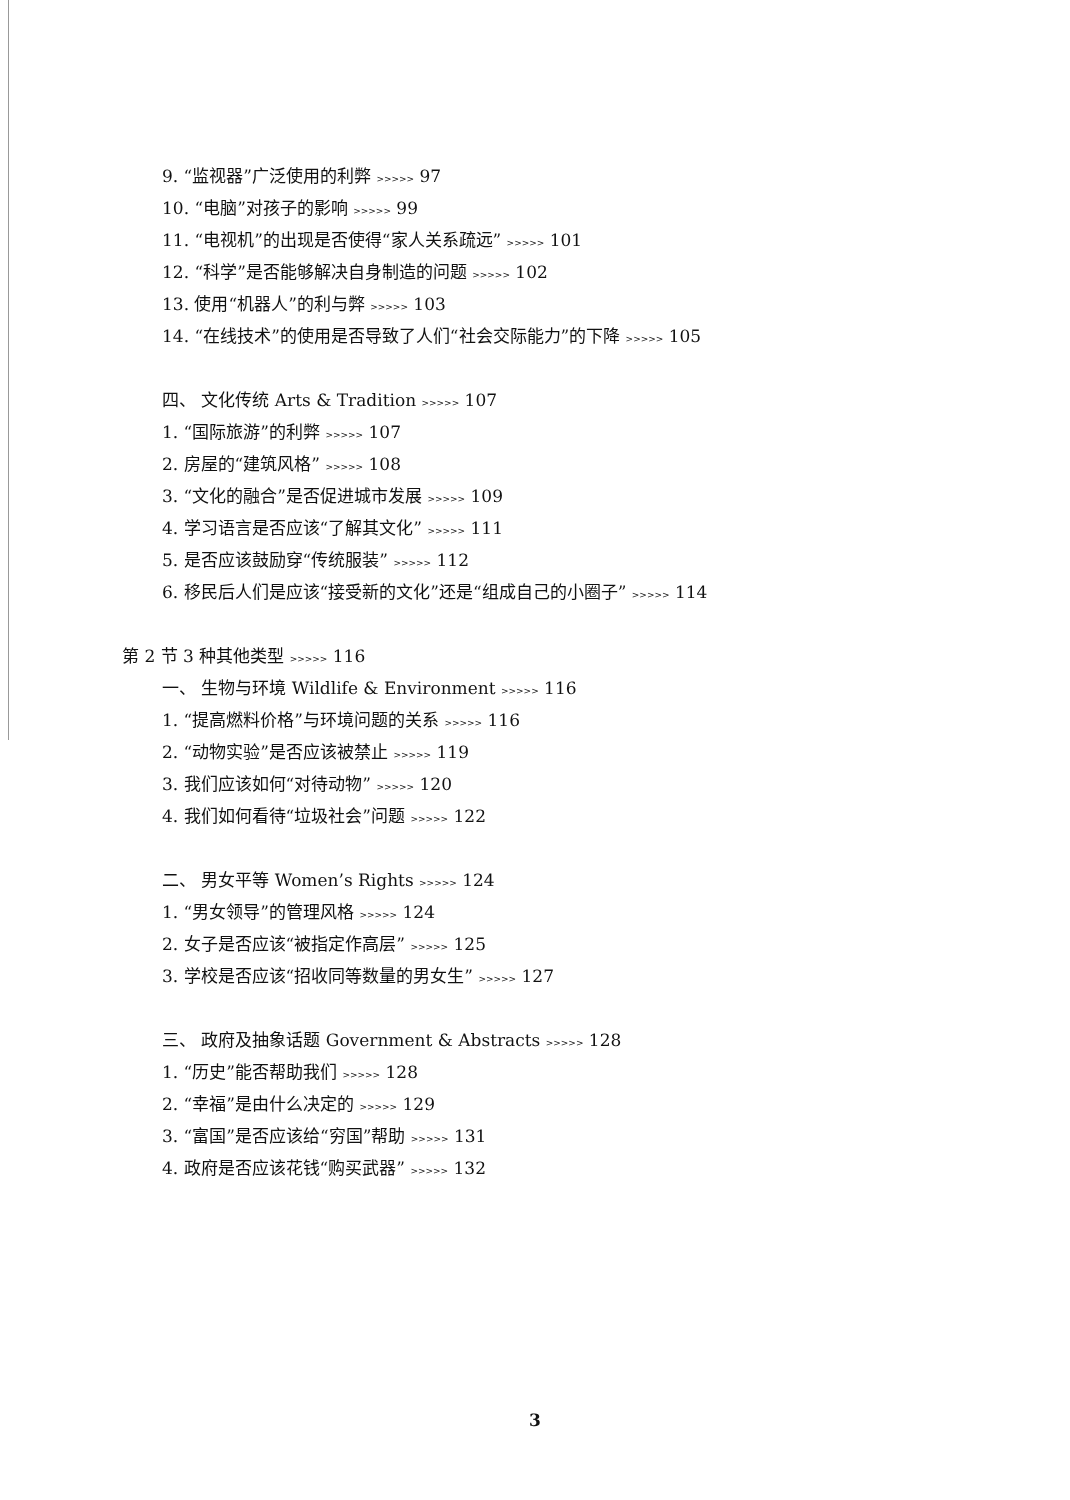9. “监视器”广泛使用的利弊 >>>>> 97
10. “电脑”对孩子的影响 >>>>> 99
11. “电视机”的出现是否使得“家人关系疏远” >>>>> 101
12. “科学”是否能够解决自身制造的问题 >>>>> 102
13. 使用“机器人”的利与弊 >>>>> 103
14. “在线技术”的使用是否导致了人们“社会交际能力”的下降 >>>>> 105
四、 文化传统 Arts & Tradition >>>>> 107
1. “国际旅游”的利弊 >>>>> 107
2. 房屋的“建筑风格” >>>>> 108
3. “文化的融合”是否促进城市发展 >>>>> 109
4. 学习语言是否应该“了解其文化” >>>>> 111
5. 是否应该鼓励穿“传统服装” >>>>> 112
6. 移民后人们是应该“接受新的文化”还是“组成自己的小圈子” >>>>> 114
第 2 节 3 种其他类型 >>>>> 116
一、 生物与环境 Wildlife & Environment >>>>> 116
1. “提高燃料价格”与环境问题的关系 >>>>> 116
2. “动物实验”是否应该被禁止 >>>>> 119
3. 我们应该如何“对待动物” >>>>> 120
4. 我们如何看待“垃圾社会”问题 >>>>> 122
二、 男女平等 Women’s Rights >>>>> 124
1. “男女领导”的管理风格 >>>>> 124
2. 女子是否应该“被指定作高层” >>>>> 125
3. 学校是否应该“招收同等数量的男女生” >>>>> 127
三、 政府及抽象话题 Government & Abstracts >>>>> 128
1. “历史”能否帮助我们 >>>>> 128
2. “幸福”是由什么决定的 >>>>> 129
3. “富国”是否应该给“穷国”帮助 >>>>> 131
4. 政府是否应该花钱“购买武器” >>>>> 132
3